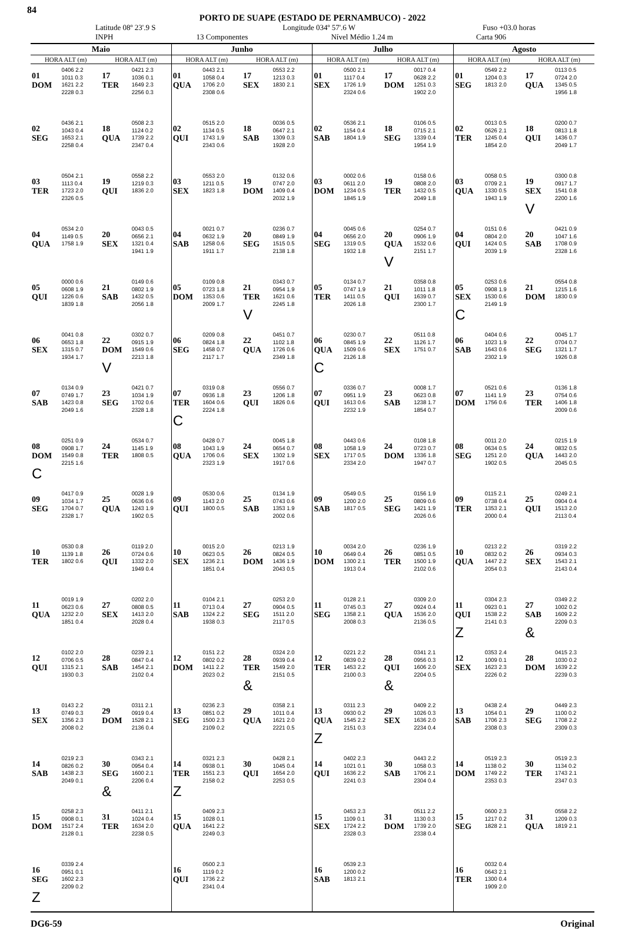84
PORTO DE SUAPE (ESTADO DE PERNAMBUCO) - 2022
Latitude 08º 23'.9 S Longitude 034º 57'.6 W Fuso +03.0 horas
INPH 13 Componentes Nível Médio 1.24 m Carta 906
| Maio | | | | Junho | | | | Julho | | | | Agosto | | | |
| --- | --- | --- | --- | --- | --- | --- | --- | --- | --- | --- | --- | --- | --- | --- | --- |
| HORA ALT (m) | | HORA ALT (m) | | HORA ALT (m) | | HORA ALT (m) | | HORA ALT (m) | | HORA ALT (m) | | HORA ALT (m) | | HORA ALT (m) | |
| 01 DOM | 0406 2.2 1011 0.3 1621 2.2 2228 0.3 | 17 TER | 0421 2.3 1036 0.1 1649 2.3 2256 0.3 | 01 QUA | 0443 2.1 1058 0.4 1706 2.0 2308 0.6 | 17 SEX | 0553 2.2 1213 0.3 1830 2.1 | 01 SEX | 0500 2.1 1117 0.4 1726 1.9 2324 0.6 | 17 DOM | 0017 0.4 0628 2.2 1251 0.3 1902 2.0 | 01 SEG | 0549 2.2 1204 0.3 1813 2.0 | 17 QUA | 0113 0.5 0724 2.0 1345 0.5 1956 1.8 |
| 02 SEG | 0436 2.1 1043 0.4 1653 2.1 2258 0.4 | 18 QUA | 0508 2.3 1124 0.2 1739 2.2 2347 0.4 | 02 QUI | 0515 2.0 1134 0.5 1743 1.9 2343 0.6 | 18 SAB | 0036 0.5 0647 2.1 1309 0.3 1928 2.0 | 02 SAB | 0536 2.1 1154 0.4 1804 1.9 | 18 SEG | 0106 0.5 0715 2.1 1339 0.4 1954 1.9 | 02 TER | 0013 0.5 0626 2.1 1245 0.4 1854 2.0 | 18 QUI | 0200 0.7 0813 1.8 1436 0.7 2049 1.7 |
| 03 TER | 0504 2.1 1113 0.4 1723 2.0 2326 0.5 | 19 QUI | 0558 2.2 1219 0.3 1836 2.0 | 03 SEX | 0553 2.0 1211 0.5 1823 1.8 | 19 DOM | 0132 0.6 0747 2.0 1409 0.4 2032 1.9 | 03 DOM | 0002 0.6 0611 2.0 1234 0.5 1845 1.9 | 19 TER | 0158 0.6 0808 2.0 1432 0.5 2049 1.8 | 03 QUA | 0058 0.5 0709 2.1 1330 0.5 1943 1.9 | 19 SEX V | 0300 0.8 0917 1.7 1541 0.8 2200 1.6 |
| 04 QUA | 0534 2.0 1149 0.5 1758 1.9 | 20 SEX | 0043 0.5 0656 2.1 1321 0.4 1941 1.9 | 04 SAB | 0021 0.7 0632 1.9 1258 0.6 1911 1.7 | 20 SEG | 0236 0.7 0849 1.9 1515 0.5 2138 1.8 | 04 SEG | 0045 0.6 0656 2.0 1319 0.5 1932 1.8 | 20 QUA V | 0254 0.7 0906 1.9 1532 0.6 2151 1.7 | 04 QUI | 0151 0.6 0804 2.0 1424 0.5 2039 1.9 | 20 SAB | 0421 0.9 1047 1.6 1708 0.9 2328 1.6 |
| 05 QUI | 0000 0.6 0608 1.9 1226 0.6 1839 1.8 | 21 SAB | 0149 0.6 0802 1.9 1432 0.5 2056 1.8 | 05 DOM | 0109 0.8 0723 1.8 1353 0.6 2009 1.7 | 21 TER V | 0343 0.7 0954 1.9 1621 0.6 2245 1.8 | 05 TER | 0134 0.7 0747 1.9 1411 0.5 2026 1.8 | 21 QUI | 0358 0.8 1011 1.8 1639 0.7 2300 1.7 | 05 SEX C | 0253 0.6 0908 1.9 1530 0.6 2149 1.9 | 21 DOM | 0554 0.8 1215 1.6 1830 0.9 |
| 06 SEX | 0041 0.8 0653 1.8 1315 0.7 1934 1.7 | 22 DOM V | 0302 0.7 0915 1.9 1549 0.6 2213 1.8 | 06 SEG | 0209 0.8 0824 1.8 1458 0.7 2117 1.7 | 22 QUA | 0451 0.7 1102 1.8 1726 0.6 2349 1.8 | 06 QUA C | 0230 0.7 0845 1.9 1509 0.6 2126 1.8 | 22 SEX | 0511 0.8 1126 1.7 1751 0.7 | 06 SAB | 0404 0.6 1023 1.9 1643 0.6 2302 1.9 | 22 SEG | 0045 1.7 0704 0.7 1321 1.7 1926 0.8 |
| 07 SAB | 0134 0.9 0749 1.7 1423 0.8 2049 1.6 | 23 SEG | 0421 0.7 1034 1.9 1702 0.6 2328 1.8 | 07 TER C | 0319 0.8 0936 1.8 1604 0.6 2224 1.8 | 23 QUI | 0556 0.7 1206 1.8 1826 0.6 | 07 QUI | 0336 0.7 0951 1.9 1613 0.6 2232 1.9 | 23 SAB | 0008 1.7 0623 0.8 1238 1.7 1854 0.7 | 07 DOM | 0521 0.6 1141 1.9 1756 0.6 | 23 TER | 0136 1.8 0754 0.6 1406 1.8 2009 0.6 |
| 08 DOM C | 0251 0.9 0908 1.7 1549 0.8 2215 1.6 | 24 TER | 0534 0.7 1145 1.9 1808 0.5 | 08 QUA | 0428 0.7 1043 1.9 1706 0.6 2323 1.9 | 24 SEX | 0045 1.8 0654 0.7 1302 1.9 1917 0.6 | 08 SEX | 0443 0.6 1058 1.9 1717 0.5 2334 2.0 | 24 DOM | 0108 1.8 0723 0.7 1336 1.8 1947 0.7 | 08 SEG | 0011 2.0 0634 0.5 1251 2.0 1902 0.5 | 24 QUA | 0215 1.9 0832 0.5 1443 2.0 2045 0.5 |
| 09 SEG | 0417 0.9 1034 1.7 1704 0.7 2328 1.7 | 25 QUA | 0028 1.9 0636 0.6 1243 1.9 1902 0.5 | 09 QUI | 0530 0.6 1143 2.0 1800 0.5 | 25 SAB | 0134 1.9 0743 0.6 1353 1.9 2002 0.6 | 09 SAB | 0549 0.5 1200 2.0 1817 0.5 | 25 SEG | 0156 1.9 0809 0.6 1421 1.9 2026 0.6 | 09 TER | 0115 2.1 0738 0.4 1353 2.1 2000 0.4 | 25 QUI | 0249 2.1 0904 0.4 1513 2.0 2113 0.4 |
| 10 TER | 0530 0.8 1139 1.8 1802 0.6 | 26 QUI | 0119 2.0 0724 0.6 1332 2.0 1949 0.4 | 10 SEX | 0015 2.0 0623 0.5 1236 2.1 1851 0.4 | 26 DOM | 0213 1.9 0824 0.5 1436 1.9 2043 0.5 | 10 DOM | 0034 2.0 0649 0.4 1300 2.1 1913 0.4 | 26 TER | 0236 1.9 0851 0.5 1500 1.9 2102 0.6 | 10 QUA | 0213 2.2 0832 0.2 1447 2.2 2054 0.3 | 26 SEX | 0319 2.2 0934 0.3 1543 2.1 2143 0.4 |
| 11 QUA | 0019 1.9 0623 0.6 1232 2.0 1851 0.4 | 27 SEX | 0202 2.0 0808 0.5 1413 2.0 2028 0.4 | 11 SAB | 0104 2.1 0713 0.4 1324 2.2 1938 0.3 | 27 SEG | 0253 2.0 0904 0.5 1511 2.0 2117 0.5 | 11 SEG | 0128 2.1 0745 0.3 1358 2.1 2008 0.3 | 27 QUA | 0309 2.0 0924 0.4 1536 2.0 2136 0.5 | 11 QUI Z | 0304 2.3 0923 0.1 1538 2.2 2141 0.3 | 27 SAB & | 0349 2.2 1002 0.2 1609 2.2 2209 0.3 |
| 12 QUI | 0102 2.0 0706 0.5 1315 2.1 1930 0.3 | 28 SAB | 0239 2.1 0847 0.4 1454 2.1 2102 0.4 | 12 DOM | 0151 2.2 0802 0.2 1411 2.2 2023 0.2 | 28 TER & | 0324 2.0 0939 0.4 1549 2.0 2151 0.5 | 12 TER | 0221 2.2 0839 0.2 1453 2.2 2100 0.3 | 28 QUI & | 0341 2.1 0956 0.3 1606 2.0 2204 0.5 | 12 SEX | 0353 2.4 1009 0.1 1623 2.3 2226 0.2 | 28 DOM | 0415 2.3 1030 0.2 1639 2.2 2239 0.3 |
| 13 SEX | 0143 2.2 0749 0.3 1356 2.3 2008 0.2 | 29 DOM | 0311 2.1 0919 0.4 1528 2.1 2136 0.4 | 13 SEG | 0236 2.3 0851 0.2 1500 2.3 2109 0.2 | 29 QUA | 0358 2.1 1011 0.4 1621 2.0 2221 0.5 | 13 QUA Z | 0311 2.3 0930 0.2 1545 2.2 2151 0.3 | 29 SEX | 0409 2.2 1026 0.3 1636 2.0 2234 0.4 | 13 SAB | 0438 2.4 1054 0.1 1706 2.3 2308 0.3 | 29 SEG | 0449 2.3 1100 0.2 1708 2.2 2309 0.3 |
| 14 SAB | 0219 2.3 0826 0.2 1438 2.3 2049 0.1 | 30 SEG & | 0343 2.1 0954 0.4 1600 2.1 2206 0.4 | 14 TER Z | 0321 2.3 0938 0.1 1551 2.3 2158 0.2 | 30 QUI | 0428 2.1 1045 0.4 1654 2.0 2253 0.5 | 14 QUI | 0402 2.3 1021 0.1 1636 2.2 2241 0.3 | 30 SAB | 0443 2.2 1058 0.3 1706 2.1 2304 0.4 | 14 DOM | 0519 2.3 1138 0.2 1749 2.2 2353 0.3 | 30 TER | 0519 2.3 1134 0.2 1743 2.1 2347 0.3 |
| 15 DOM | 0258 2.3 0908 0.1 1517 2.4 2128 0.1 | 31 TER | 0411 2.1 1024 0.4 1634 2.0 2238 0.5 | 15 QUA | 0409 2.3 1028 0.1 1641 2.2 2249 0.3 | | | 15 SEX | 0453 2.3 1109 0.1 1724 2.2 2328 0.3 | 31 DOM | 0511 2.2 1130 0.3 1739 2.0 2338 0.4 | 15 SEG | 0600 2.3 1217 0.2 1828 2.1 | 31 QUA | 0558 2.2 1209 0.3 1819 2.1 |
| 16 SEG Z | 0339 2.4 0951 0.1 1602 2.3 2209 0.2 | | | 16 QUI | 0500 2.3 1119 0.2 1736 2.2 2341 0.4 | | | 16 SAB | 0539 2.3 1200 0.2 1813 2.1 | | | 16 TER | 0032 0.4 0643 2.1 1300 0.4 1909 2.0 | | |
DG6-59 Original